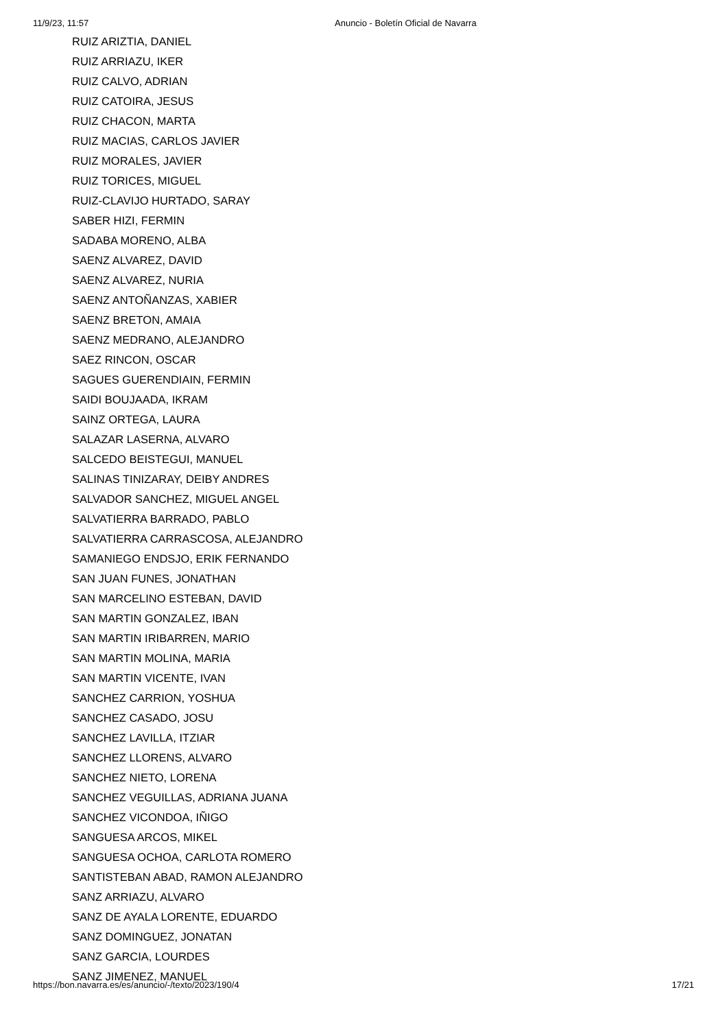11/9/23, 11:57 Anuncio - Boletín Oficial de Navarra
RUIZ ARIZTIA, DANIEL
RUIZ ARRIAZU, IKER
RUIZ CALVO, ADRIAN
RUIZ CATOIRA, JESUS
RUIZ CHACON, MARTA
RUIZ MACIAS, CARLOS JAVIER
RUIZ MORALES, JAVIER
RUIZ TORICES, MIGUEL
RUIZ-CLAVIJO HURTADO, SARAY
SABER HIZI, FERMIN
SADABA MORENO, ALBA
SAENZ ALVAREZ, DAVID
SAENZ ALVAREZ, NURIA
SAENZ ANTOÑANZAS, XABIER
SAENZ BRETON, AMAIA
SAENZ MEDRANO, ALEJANDRO
SAEZ RINCON, OSCAR
SAGUES GUERENDIAIN, FERMIN
SAIDI BOUJAADA, IKRAM
SAINZ ORTEGA, LAURA
SALAZAR LASERNA, ALVARO
SALCEDO BEISTEGUI, MANUEL
SALINAS TINIZARAY, DEIBY ANDRES
SALVADOR SANCHEZ, MIGUEL ANGEL
SALVATIERRA BARRADO, PABLO
SALVATIERRA CARRASCOSA, ALEJANDRO
SAMANIEGO ENDSJO, ERIK FERNANDO
SAN JUAN FUNES, JONATHAN
SAN MARCELINO ESTEBAN, DAVID
SAN MARTIN GONZALEZ, IBAN
SAN MARTIN IRIBARREN, MARIO
SAN MARTIN MOLINA, MARIA
SAN MARTIN VICENTE, IVAN
SANCHEZ CARRION, YOSHUA
SANCHEZ CASADO, JOSU
SANCHEZ LAVILLA, ITZIAR
SANCHEZ LLORENS, ALVARO
SANCHEZ NIETO, LORENA
SANCHEZ VEGUILLAS, ADRIANA JUANA
SANCHEZ VICONDOA, IÑIGO
SANGUESA ARCOS, MIKEL
SANGUESA OCHOA, CARLOTA ROMERO
SANTISTEBAN ABAD, RAMON ALEJANDRO
SANZ ARRIAZU, ALVARO
SANZ DE AYALA LORENTE, EDUARDO
SANZ DOMINGUEZ, JONATAN
SANZ GARCIA, LOURDES
SANZ JIMENEZ, MANUEL
https://bon.navarra.es/es/anuncio/-/texto/2023/190/4 17/21